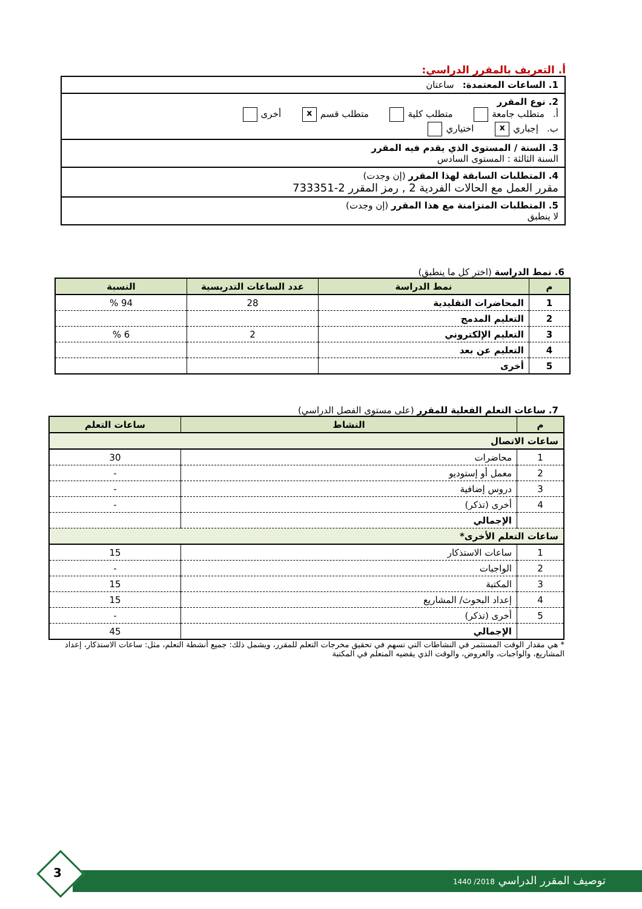أ. التعريف بالمقرر الدراسي:
1. الساعات المعتمدة: ساعتان
2. نوع المقرر
أ. متطلب جامعة متطلب كلية متطلب قسم x أخرى
ب. إجباري x اختياري
3. السنة / المستوى الذي يقدم فيه المقرر
السنة الثالثة : المستوى السادس
4. المتطلبات السابقة لهذا المقرر (إن وجدت)
مقرر العمل مع الحالات الفردية 2 , رمز المقرر 2-733351
5. المتطلبات المتزامنة مع هذا المقرر (إن وجدت)
لا ينطبق
6. نمط الدراسة (اختر كل ما ينطبق)
| م | نمط الدراسة | عدد الساعات التدريسية | النسبة |
| --- | --- | --- | --- |
| 1 | المحاضرات التقليدية | 28 | 94 % |
| 2 | التعليم المدمج | | |
| 3 | التعليم الإلكتروني | 2 | 6 % |
| 4 | التعليم عن بعد | | |
| 5 | أخرى | | |
7. ساعات التعلم الفعلية للمقرر (على مستوى الفصل الدراسي)
| م | النشاط | ساعات التعلم |
| --- | --- | --- |
| ساعات الاتصال | | |
| 1 | محاضرات | 30 |
| 2 | معمل أو إستوديو | - |
| 3 | دروس إضافية | - |
| 4 | أخرى (تذكر) | - |
| | الإجمالي | |
| ساعات التعلم الأخرى* | | |
| 1 | ساعات الاستذكار | 15 |
| 2 | الواجبات | - |
| 3 | المكتبة | 15 |
| 4 | إعداد البحوث/ المشاريع | 15 |
| 5 | أخرى (تذكر) | - |
| | الإجمالي | 45 |
* هي مقدار الوقت المستثمر في النشاطات التي تسهم في تحقيق مخرجات التعلم للمقرر، ويشمل ذلك: جميع أنشطة التعلم، مثل: ساعات الاستذكار، إعداد المشاريع، والواجبات، والعروض، والوقت الذي يقضيه المتعلم في المكتبة
توصيف المقرر الدراسي 2018/ 1440
3